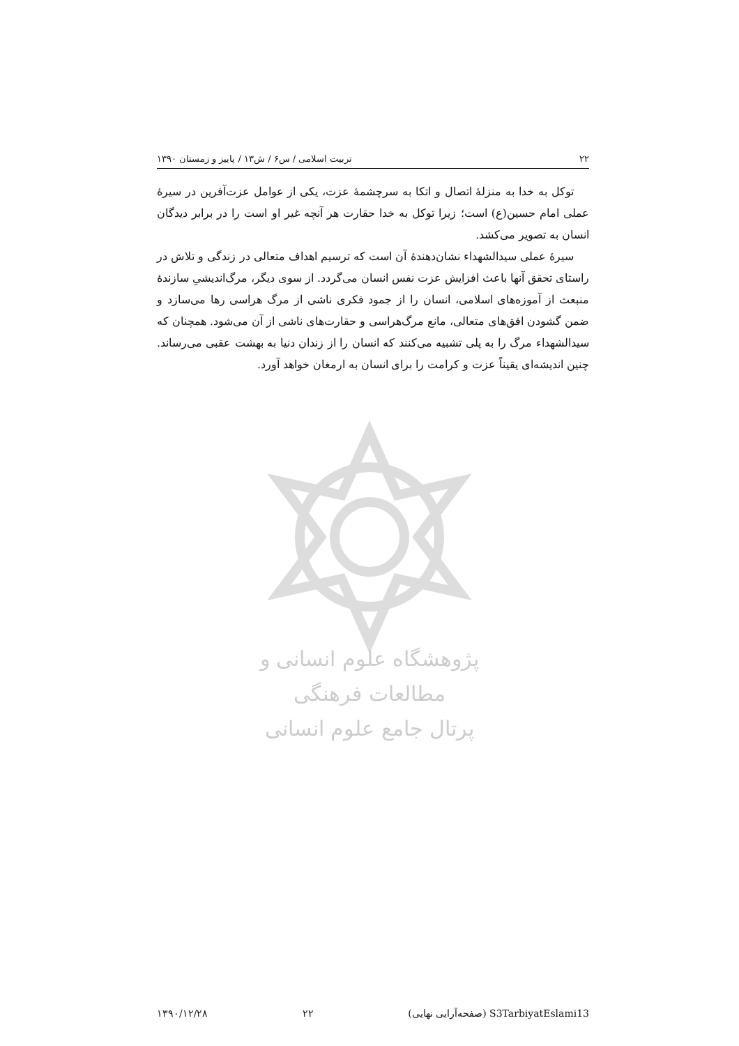۲۲ تربیت اسلامی / س۶ / ش۱۳ / پاییز و زمستان ۱۳۹۰
توکل به خدا به منزلهٔ اتصال و اتکا به سرچشمهٔ عزت، یکی از عوامل عزت‌آفرین در سیرهٔ عملی امام حسین(ع) است؛ زیرا توکل به خدا حقارت هر آنچه غیر او است را در برابر دیدگان انسان به تصویر می‌کشد.
سیرهٔ عملی سیدالشهداء نشان‌دهندهٔ آن است که ترسیم اهداف متعالی در زندگی و تلاش در راستای تحقق آنها باعث افزایش عزت نفس انسان می‌گردد. از سوی دیگر، مرگ‌اندیشیِ سازندهٔ منبعث از آموزه‌های اسلامی، انسان را از جمود فکری ناشی از مرگ هراسی رها می‌سازد و ضمن گشودن افق‌های متعالی، مانع مرگ‌هراسی و حقارت‌های ناشی از آن می‌شود. همچنان که سیدالشهداء مرگ را به پلی تشبیه می‌کنند که انسان را از زندان دنیا به بهشت عقبی می‌رساند. چنین اندیشه‌ای یقیناً عزت و کرامت را برای انسان به ارمغان خواهد آورد.
پژوهشگاه علوم انسانی و مطالعات فرهنگی
پرتال جامع علوم انسانی
S3TarbiyatEslami13 (صفحه‌آرایی نهایی) ۲۲ ۱۳۹۰/۱۲/۲۸